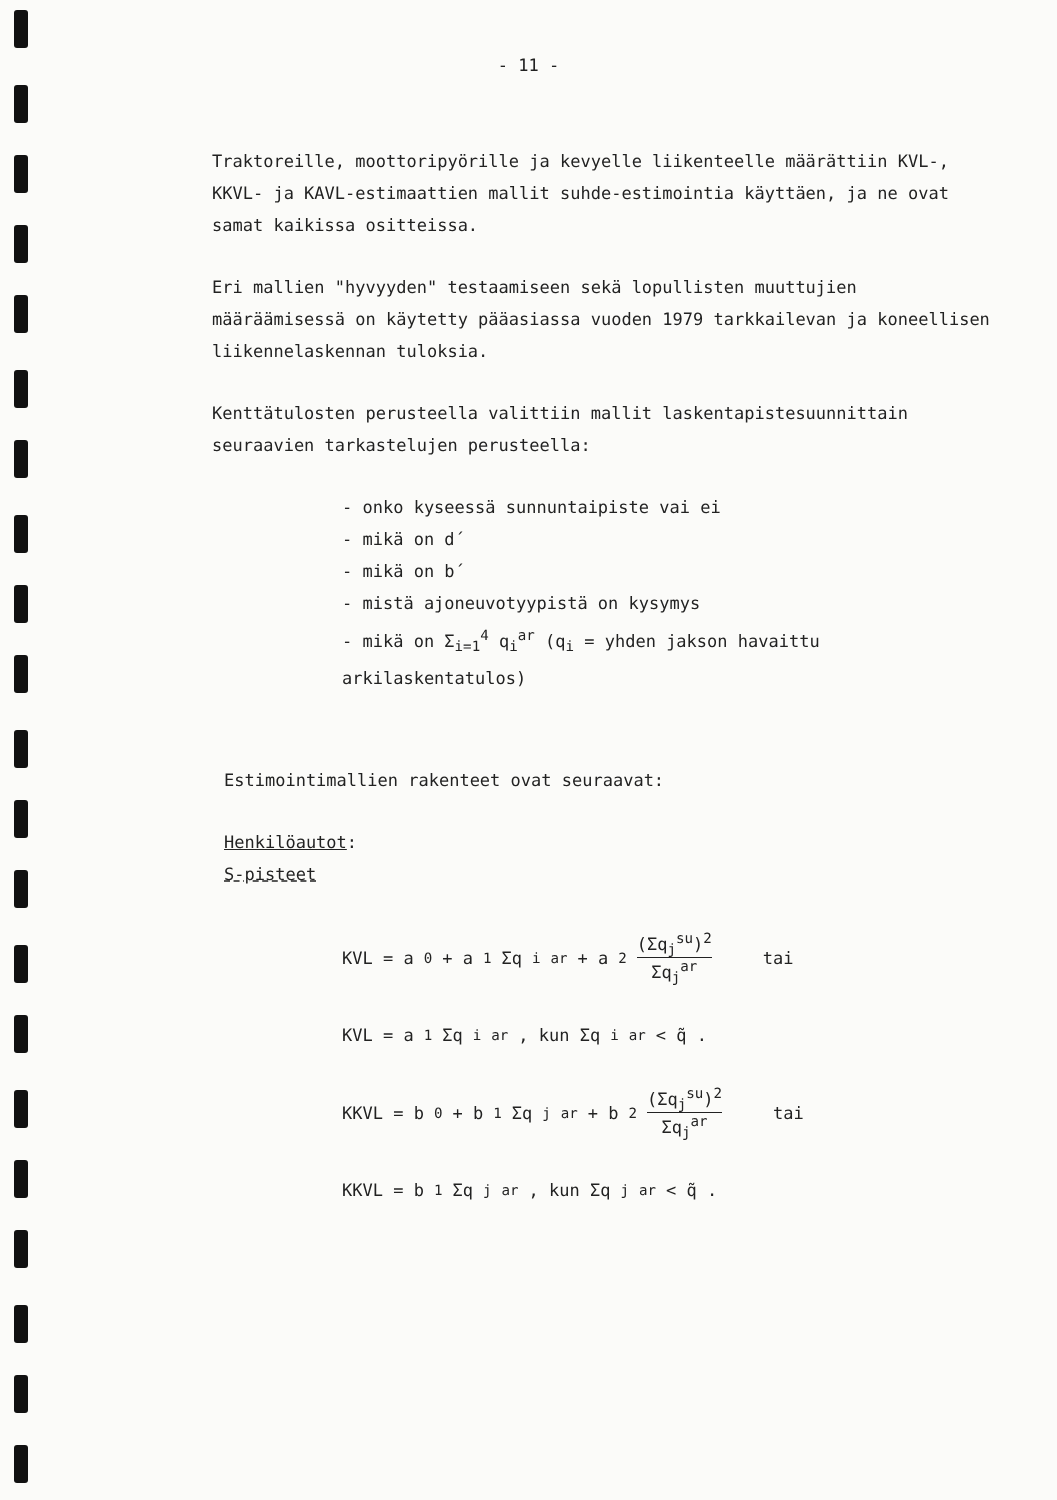- 11 -
Traktoreille, moottoripyörille ja kevyelle liikenteelle määrättiin KVL-, KKVL- ja KAVL-estimaattien mallit suhde-estimointia käyttäen, ja ne ovat samat kaikissa ositteissa.
Eri mallien "hyvyyden" testaamiseen sekä lopullisten muuttujien määräämisessä on käytetty pääasiassa vuoden 1979 tarkkailevan ja koneellisen liikennelaskennan tuloksia.
Kenttätulosten perusteella valittiin mallit laskentapistesuunnittain seuraavien tarkastelujen perusteella:
- onko kyseessä sunnuntaipiste vai ei
- mikä on d´
- mikä on b´
- mistä ajoneuvotyypistä on kysymys
- mikä on Σ<sub>i=1</sub><sup>4</sup> q<sub>i</sub><sup>ar</sup> (q<sub>i</sub> = yhden jakson havaittu arkilaskentatulos)
Estimointimallien rakenteet ovat seuraavat:
Henkilöautot:
S-pisteet
KVL = a<sub>0</sub> + a<sub>1</sub> Σq<sub>i</sub><sup>ar</sup> + a<sub>2</sub> (Σq<sub>j</sub><sup>su</sup>)<sup>2</sup> Σq<sub>j</sub><sup>ar</sup> tai
KVL = a<sub>1</sub> Σq<sub>i</sub><sup>ar</sup> , kun Σq<sub>i</sub><sup>ar</sup> < q̃ .
KKVL = b<sub>0</sub> + b<sub>1</sub> Σq<sub>j</sub><sup>ar</sup> + b<sub>2</sub> (Σq<sub>j</sub><sup>su</sup>)<sup>2</sup> Σq<sub>j</sub><sup>ar</sup> tai
KKVL = b<sub>1</sub> Σq<sub>j</sub><sup>ar</sup> , kun Σq<sub>j</sub><sup>ar</sup> < q̃ .